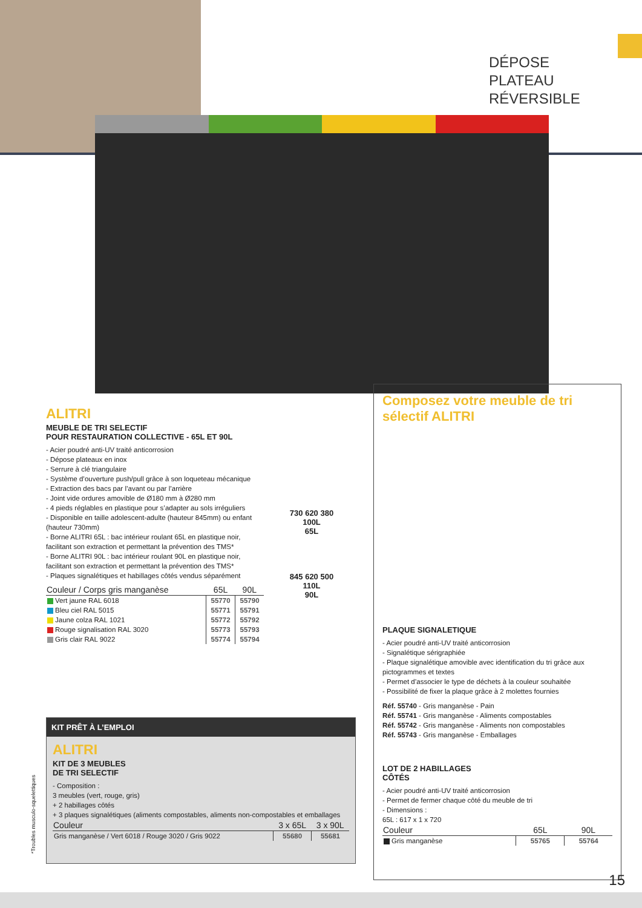DÉPOSE
PLATEAU
RÉVERSIBLE
ALITRI
MEUBLE DE TRI SELECTIF
POUR RESTAURATION COLLECTIVE - 65L ET 90L
- Acier poudré anti-UV traité anticorrosion
- Dépose plateaux en inox
- Serrure à clé triangulaire
- Système d’ouverture push/pull grâce à son loqueteau mécanique
- Extraction des bacs par l’avant ou par l’arrière
- Joint vide ordures amovible de Ø180 mm à Ø280 mm
- 4 pieds réglables en plastique pour s’adapter au sols irréguliers
- Disponible en taille adolescent-adulte (hauteur 845mm) ou enfant (hauteur 730mm)
- Borne ALITRI 65L : bac intérieur roulant 65L en plastique noir, facilitant son extraction et permettant la prévention des TMS*
- Borne ALITRI 90L : bac intérieur roulant 90L en plastique noir, facilitant son extraction et permettant la prévention des TMS*
- Plaques signalétiques et habillages côtés vendus séparément
| Couleur / Corps gris manganèse | 65L | 90L |
| --- | --- | --- |
| Vert jaune RAL 6018 | 55770 | 55790 |
| Bleu ciel RAL 5015 | 55771 | 55791 |
| Jaune colza RAL 1021 | 55772 | 55792 |
| Rouge signalisation RAL 3020 | 55773 | 55793 |
| Gris clair RAL 9022 | 55774 | 55794 |
730 620 380 100L
65L
845 620 500 110L
90L
Composez votre meuble de tri sélectif ALITRI
PLAQUE SIGNALETIQUE
- Acier poudré anti-UV traité anticorrosion
- Signalétique sérigraphiée
- Plaque signalétique amovible avec identification du tri grâce aux pictogrammes et textes
- Permet d’associer le type de déchets à la couleur souhaitée
- Possibilité de fixer la plaque grâce à 2 molettes fournies
Réf. 55740 - Gris manganèse - Pain
Réf. 55741 - Gris manganèse - Aliments compostables
Réf. 55742 - Gris manganèse - Aliments non compostables
Réf. 55743 - Gris manganèse - Emballages
LOT DE 2 HABILLAGES
CÔTÉS
- Acier poudré anti-UV traité anticorrosion
- Permet de fermer chaque côté du meuble de tri
- Dimensions :
65L : 617 x 1 x 720
| Couleur | 65L | 90L |
| --- | --- | --- |
| Gris manganèse | 55765 | 55764 |
KIT PRÊT À L’EMPLOI
ALITRI
KIT DE 3 MEUBLES
DE TRI SELECTIF
- Composition :
3 meubles (vert, rouge, gris)
+ 2 habillages côtés
+ 3 plaques signalétiques (aliments compostables, aliments non-compostables et emballages
| Couleur | 3 x 65L | 3 x 90L |
| --- | --- | --- |
| Gris manganèse / Vert 6018 / Rouge 3020 / Gris 9022 | 55680 | 55681 |
*Troubles musculo-squelettiques
15